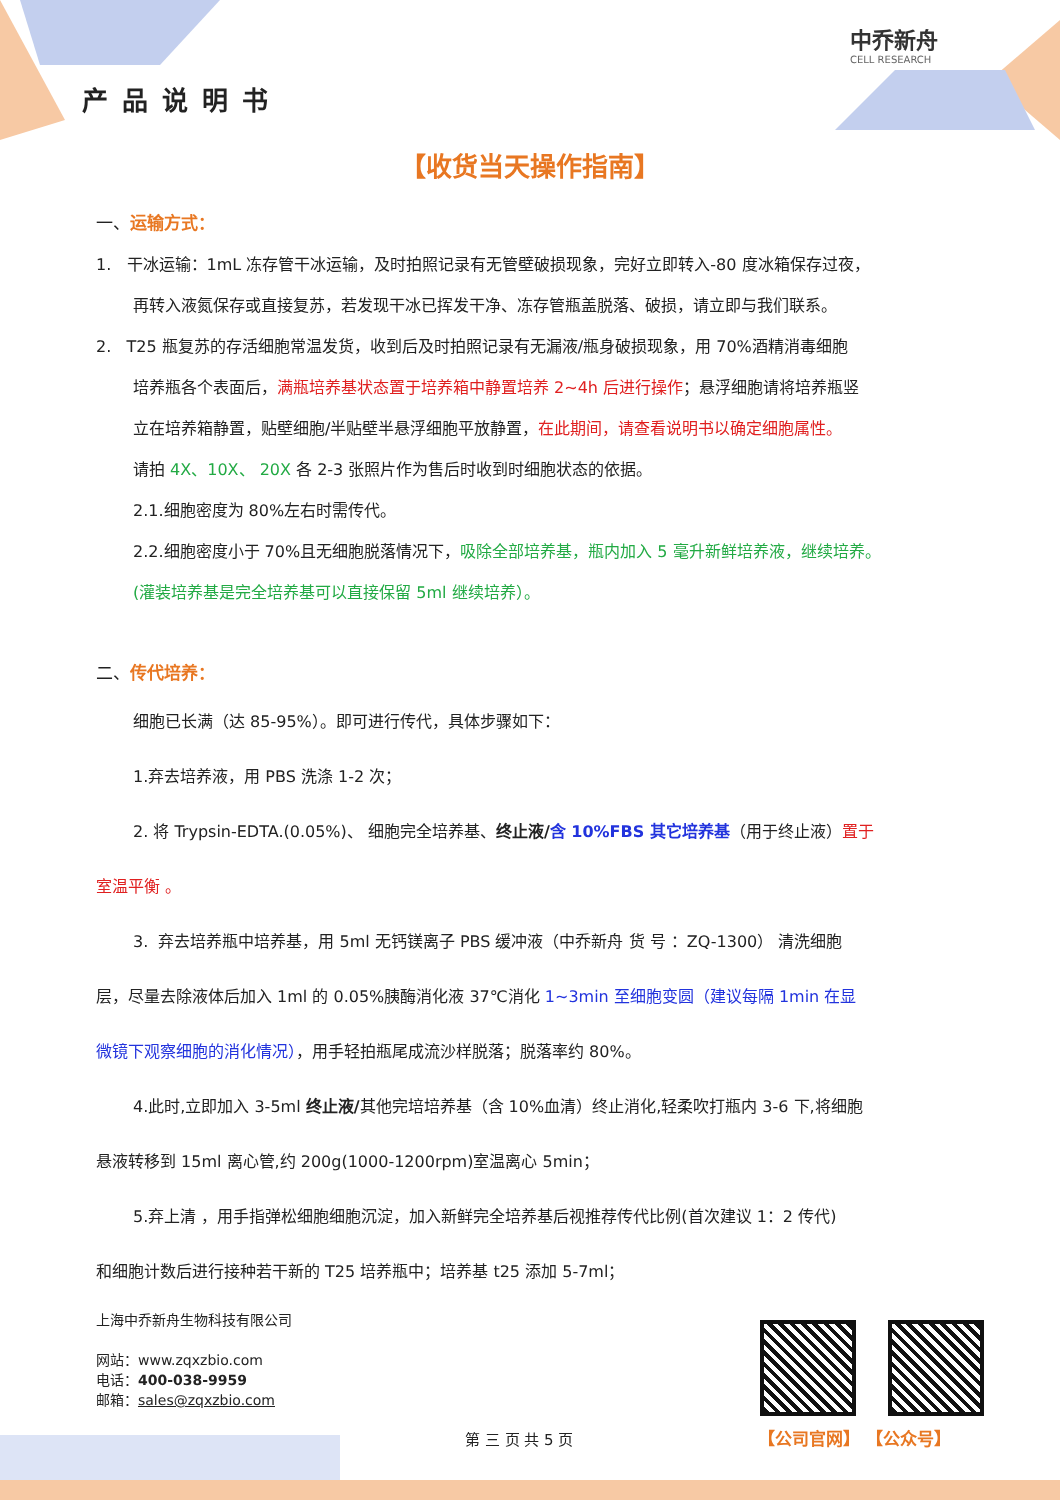产品说明书
中乔新舟
CELL RESEARCH
【收货当天操作指南】
一、运输方式：
1. 干冰运输：1mL 冻存管干冰运输，及时拍照记录有无管壁破损现象，完好立即转入-80 度冰箱保存过夜，
再转入液氮保存或直接复苏，若发现干冰已挥发干净、冻存管瓶盖脱落、破损，请立即与我们联系。
2. T25 瓶复苏的存活细胞常温发货，收到后及时拍照记录有无漏液/瓶身破损现象，用 70%酒精消毒细胞
培养瓶各个表面后，满瓶培养基状态置于培养箱中静置培养 2~4h 后进行操作；悬浮细胞请将培养瓶竖
立在培养箱静置，贴壁细胞/半贴壁半悬浮细胞平放静置，在此期间，请查看说明书以确定细胞属性。
请拍 4X、10X、 20X 各 2-3 张照片作为售后时收到时细胞状态的依据。
2.1.细胞密度为 80%左右时需传代。
2.2.细胞密度小于 70%且无细胞脱落情况下，吸除全部培养基，瓶内加入 5 毫升新鲜培养液，继续培养。
(灌装培养基是完全培养基可以直接保留 5ml 继续培养）。
二、传代培养：
细胞已长满（达 85-95%）。即可进行传代，具体步骤如下：
1.弃去培养液，用 PBS 洗涤 1-2 次；
2. 将 Trypsin-EDTA.(0.05%)、 细胞完全培养基、终止液/含 10%FBS 其它培养基（用于终止液）置于
室温平衡 。
3. 弃去培养瓶中培养基，用 5ml 无钙镁离子 PBS 缓冲液（中乔新舟 货 号 ：ZQ-1300） 清洗细胞
层，尽量去除液体后加入 1ml 的 0.05%胰酶消化液 37℃消化 1~3min 至细胞变圆（建议每隔 1min 在显
微镜下观察细胞的消化情况），用手轻拍瓶尾成流沙样脱落；脱落率约 80%。
4.此时,立即加入 3-5ml 终止液/其他完培培养基（含 10%血清）终止消化,轻柔吹打瓶内 3-6 下,将细胞
悬液转移到 15ml 离心管,约 200g(1000-1200rpm)室温离心 5min；
5.弃上清 ，用手指弹松细胞细胞沉淀，加入新鲜完全培养基后视推荐传代比例(首次建议 1：2 传代)
和细胞计数后进行接种若干新的 T25 培养瓶中；培养基 t25 添加 5-7ml；
上海中乔新舟生物科技有限公司
网站：www.zqxzbio.com
电话：400-038-9959
邮箱：sales@zqxzbio.com
【公司官网】 【公众号】
第 三 页 共 5 页